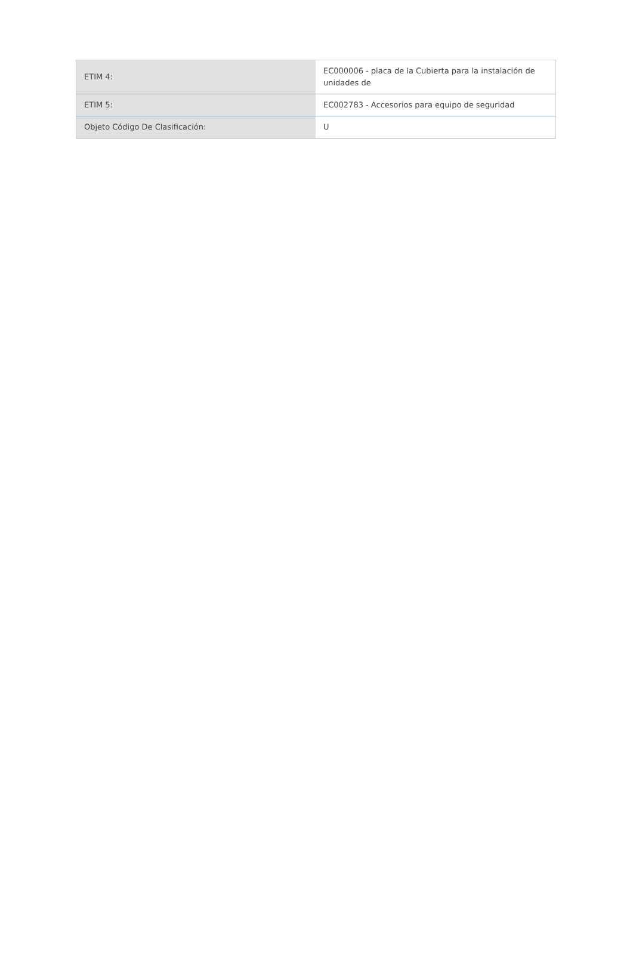| ETIM 4: | EC000006 - placa de la Cubierta para la instalación de unidades de |
| ETIM 5: | EC002783 - Accesorios para equipo de seguridad |
| Objeto Código De Clasificación: | U |